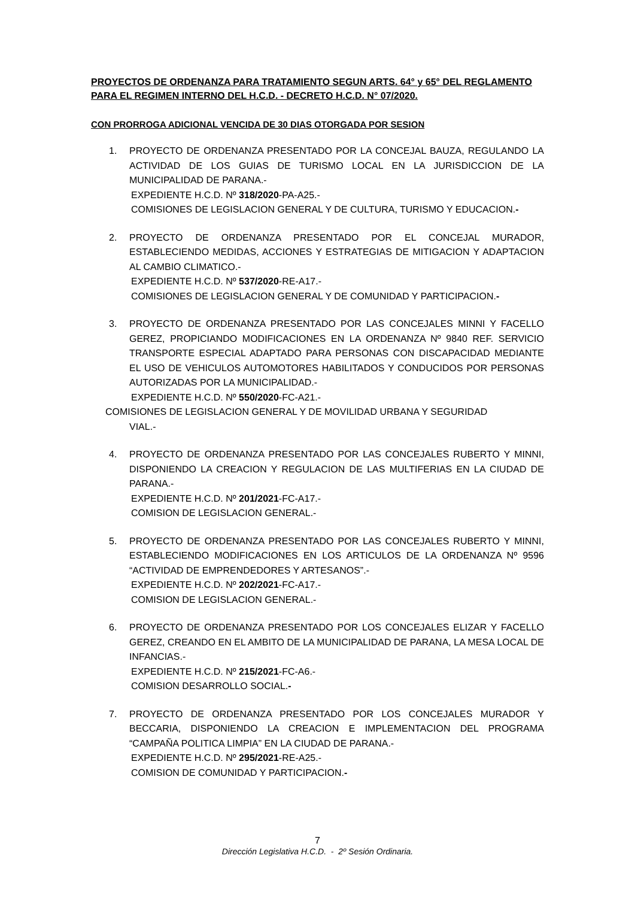PROYECTOS DE ORDENANZA PARA TRATAMIENTO SEGUN ARTS. 64° y 65° DEL REGLAMENTO PARA EL REGIMEN INTERNO DEL H.C.D. - DECRETO H.C.D. N° 07/2020.
CON PRORROGA ADICIONAL VENCIDA DE 30 DIAS OTORGADA POR SESION
1. PROYECTO DE ORDENANZA PRESENTADO POR LA CONCEJAL BAUZA, REGULANDO LA ACTIVIDAD DE LOS GUIAS DE TURISMO LOCAL EN LA JURISDICCION DE LA MUNICIPALIDAD DE PARANA.-
EXPEDIENTE H.C.D. Nº 318/2020-PA-A25.-
COMISIONES DE LEGISLACION GENERAL Y DE CULTURA, TURISMO Y EDUCACION.-
2. PROYECTO DE ORDENANZA PRESENTADO POR EL CONCEJAL MURADOR, ESTABLECIENDO MEDIDAS, ACCIONES Y ESTRATEGIAS DE MITIGACION Y ADAPTACION AL CAMBIO CLIMATICO.-
EXPEDIENTE H.C.D. Nº 537/2020-RE-A17.-
COMISIONES DE LEGISLACION GENERAL Y DE COMUNIDAD Y PARTICIPACION.-
3. PROYECTO DE ORDENANZA PRESENTADO POR LAS CONCEJALES MINNI Y FACELLO GEREZ, PROPICIANDO MODIFICACIONES EN LA ORDENANZA Nº 9840 REF. SERVICIO TRANSPORTE ESPECIAL ADAPTADO PARA PERSONAS CON DISCAPACIDAD MEDIANTE EL USO DE VEHICULOS AUTOMOTORES HABILITADOS Y CONDUCIDOS POR PERSONAS AUTORIZADAS POR LA MUNICIPALIDAD.-
EXPEDIENTE H.C.D. Nº 550/2020-FC-A21.-
COMISIONES DE LEGISLACION GENERAL Y DE MOVILIDAD URBANA Y SEGURIDAD
VIAL.-
4. PROYECTO DE ORDENANZA PRESENTADO POR LAS CONCEJALES RUBERTO Y MINNI, DISPONIENDO LA CREACION Y REGULACION DE LAS MULTIFERIAS EN LA CIUDAD DE PARANA.-
EXPEDIENTE H.C.D. Nº 201/2021-FC-A17.-
COMISION DE LEGISLACION GENERAL.-
5. PROYECTO DE ORDENANZA PRESENTADO POR LAS CONCEJALES RUBERTO Y MINNI, ESTABLECIENDO MODIFICACIONES EN LOS ARTICULOS DE LA ORDENANZA Nº 9596 “ACTIVIDAD DE EMPRENDEDORES Y ARTESANOS”.-
EXPEDIENTE H.C.D. Nº 202/2021-FC-A17.-
COMISION DE LEGISLACION GENERAL.-
6. PROYECTO DE ORDENANZA PRESENTADO POR LOS CONCEJALES ELIZAR Y FACELLO GEREZ, CREANDO EN EL AMBITO DE LA MUNICIPALIDAD DE PARANA, LA MESA LOCAL DE INFANCIAS.-
EXPEDIENTE H.C.D. Nº 215/2021-FC-A6.-
COMISION DESARROLLO SOCIAL.-
7. PROYECTO DE ORDENANZA PRESENTADO POR LOS CONCEJALES MURADOR Y BECCARIA, DISPONIENDO LA CREACION E IMPLEMENTACION DEL PROGRAMA “CAMPAÑA POLITICA LIMPIA” EN LA CIUDAD DE PARANA.-
EXPEDIENTE H.C.D. Nº 295/2021-RE-A25.-
COMISION DE COMUNIDAD Y PARTICIPACION.-
7
Dirección Legislativa H.C.D. - 2º Sesión Ordinaria.